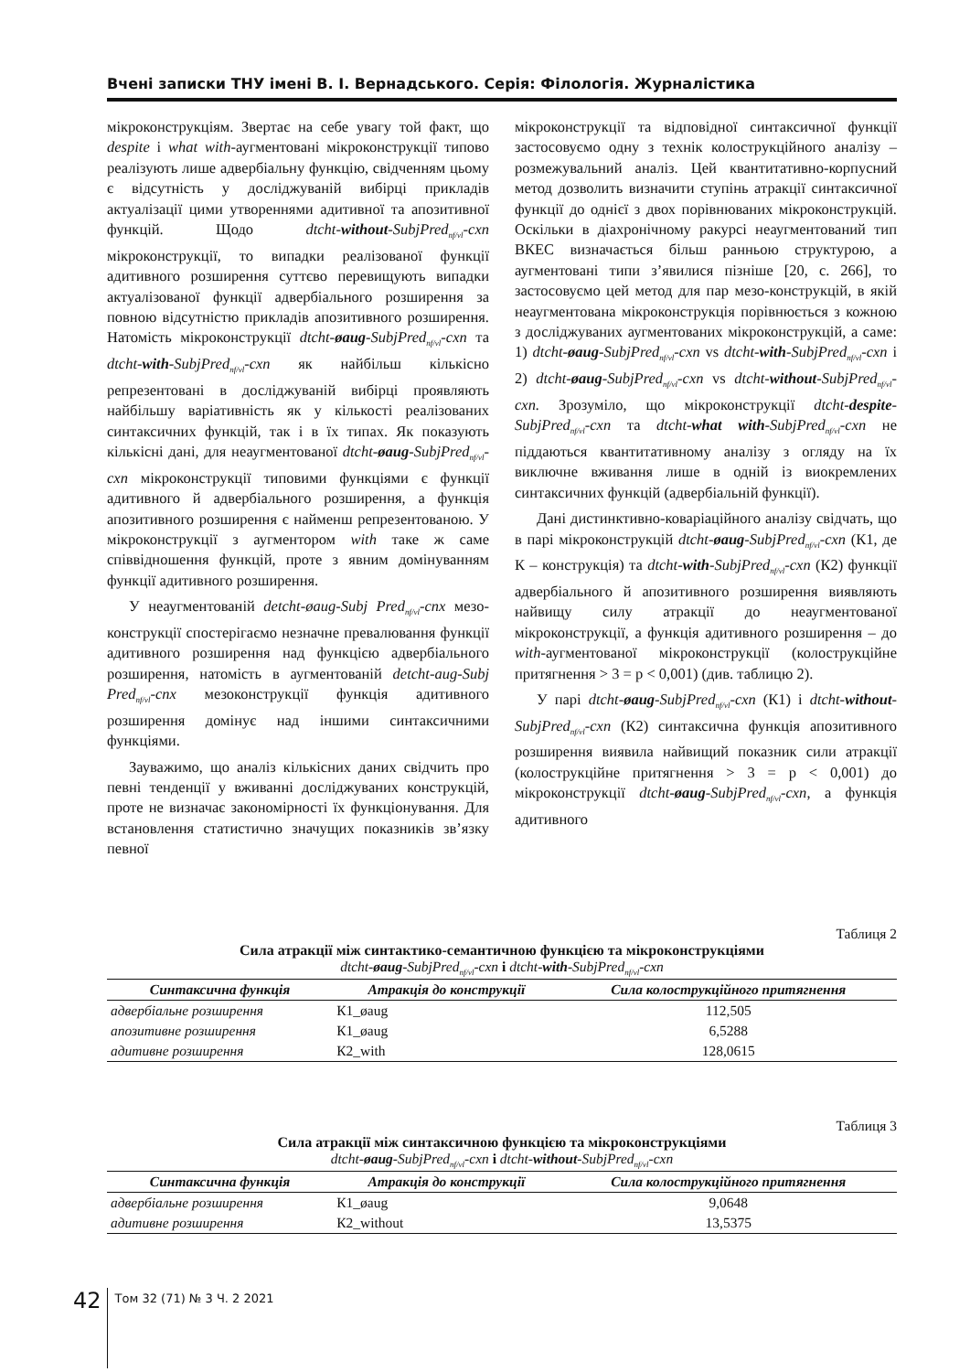Вчені записки ТНУ імені В. І. Вернадського. Серія: Філологія. Журналістика
мікроконструкціям. Звертає на себе увагу той факт, що despite і what with-аугментовані мікроконструкції типово реалізують лише адвербіальну функцію, свідченням цьому є відсутність у досліджуваній вибірці прикладів актуалізації цими утвореннями адитивної та апозитивної функцій. Щодо dtcht-without-SubjPred<sub>nf/vl</sub>-cxn мікроконструкції, то випадки реалізованої функції адитивного розширення суттєво перевищують випадки актуалізованої функції адвербіального розширення за повною відсутністю прикладів апозитивного розширення. Натомість мікроконструкції dtcht-øaug-SubjPred<sub>nf/vl</sub>-cxn та dtcht-with-SubjPred<sub>nf/vl</sub>-cxn як найбільш кількісно репрезентовані в досліджуваній вибірці проявляють найбільшу варіативність як у кількості реалізованих синтаксичних функцій, так і в їх типах. Як показують кількісні дані, для неаугментованої dtcht-øaug-SubjPred<sub>nf/vl</sub>-cxn мікроконструкції типовими функціями є функції адитивного й адвербіального розширення, а функція апозитивного розширення є найменш репрезентованою. У мікроконструкції з аугментором with таке ж саме співвідношення функцій, проте з явним домінуванням функції адитивного розширення.
У неаугментованій detcht-øaug-Subj Pred<sub>nf/vl</sub>-cnx мезо-конструкції спостерігаємо незначне превалювання функції адитивного розширення над функцією адвербіального розширення, натомість в аугментованій detcht-aug-Subj Pred<sub>nf/vl</sub>-cnx мезоконструкції функція адитивного розширення домінує над іншими синтаксичними функціями.
Зауважимо, що аналіз кількісних даних свідчить про певні тенденції у вживанні досліджуваних конструкцій, проте не визначає закономірності їх функціонування. Для встановлення статистично значущих показників зв’язку певної
мікроконструкції та відповідної синтаксичної функції застосовуємо одну з технік колострукційного аналізу – розмежувальний аналіз. Цей квантитативно-корпусний метод дозволить визначити ступінь атракції синтаксичної функції до однієї з двох порівнюваних мікроконструкцій. Оскільки в діахронічному ракурсі неаугментований тип ВКЕС визначається більш ранньою структурою, а аугментовані типи з’явилися пізніше [20, с. 266], то застосовуємо цей метод для пар мезо-конструкцій, в якій неаугментована мікроконструкція порівнюється з кожною з досліджуваних аугментованих мікроконструкцій, а саме: 1) dtcht-øaug-SubjPred<sub>nf/vl</sub>-cxn vs dtcht-with-SubjPred<sub>nf/vl</sub>-cxn і 2) dtcht-øaug-SubjPred<sub>nf/vl</sub>-cxn vs dtcht-without-SubjPred<sub>nf/vl</sub>-cxn. Зрозуміло, що мікроконструкції dtcht-despite-SubjPred<sub>nf/vl</sub>-cxn та dtcht-what with-SubjPred<sub>nf/vl</sub>-cxn не піддаються квантитативному аналізу з огляду на їх виключне вживання лише в одній із виокремлених синтаксичних функцій (адвербіальній функції).
Дані дистинктивно-коваріаційного аналізу свідчать, що в парі мікроконструкцій dtcht-øaug-SubjPred<sub>nf/vl</sub>-cxn (К1, де К – конструкція) та dtcht-with-SubjPred<sub>nf/vl</sub>-cxn (К2) функції адвербіального й апозитивного розширення виявляють найвищу силу атракції до неаугментованої мікроконструкції, а функція адитивного розширення – до with-аугментованої мікроконструкції (колострукційне притягнення > 3 = p < 0,001) (див. таблицю 2).
У парі dtcht-øaug-SubjPred<sub>nf/vl</sub>-cxn (К1) і dtcht-without-SubjPred<sub>nf/vl</sub>-cxn (К2) синтаксична функція апозитивного розширення виявила найвищий показник сили атракції (колострукційне притягнення > 3 = p < 0,001) до мікроконструкції dtcht-øaug-SubjPred<sub>nf/vl</sub>-cxn, а функція адитивного
Таблиця 2
Сила атракції між синтактико-семантичною функцією та мікроконструкціями
dtcht-øaug-SubjPred<sub>nf/vl</sub>-cxn і dtcht-with-SubjPred<sub>nf/vl</sub>-cxn
| Синтаксична функція | Атракція до конструкції | Сила колострукційного притягнення |
| --- | --- | --- |
| адвербіальне розширення | К1_øaug | 112,505 |
| апозитивне розширення | К1_øaug | 6,5288 |
| адитивне розширення | К2_with | 128,0615 |
Таблиця 3
Сила атракції між синтаксичною функцією та мікроконструкціями
dtcht-øaug-SubjPred<sub>nf/vl</sub>-cxn і dtcht-without-SubjPred<sub>nf/vl</sub>-cxn
| Синтаксична функція | Атракція до конструкції | Сила колострукційного притягнення |
| --- | --- | --- |
| адвербіальне розширення | К1_øaug | 9,0648 |
| адитивне розширення | К2_without | 13,5375 |
42 Том 32 (71) № 3 Ч. 2 2021